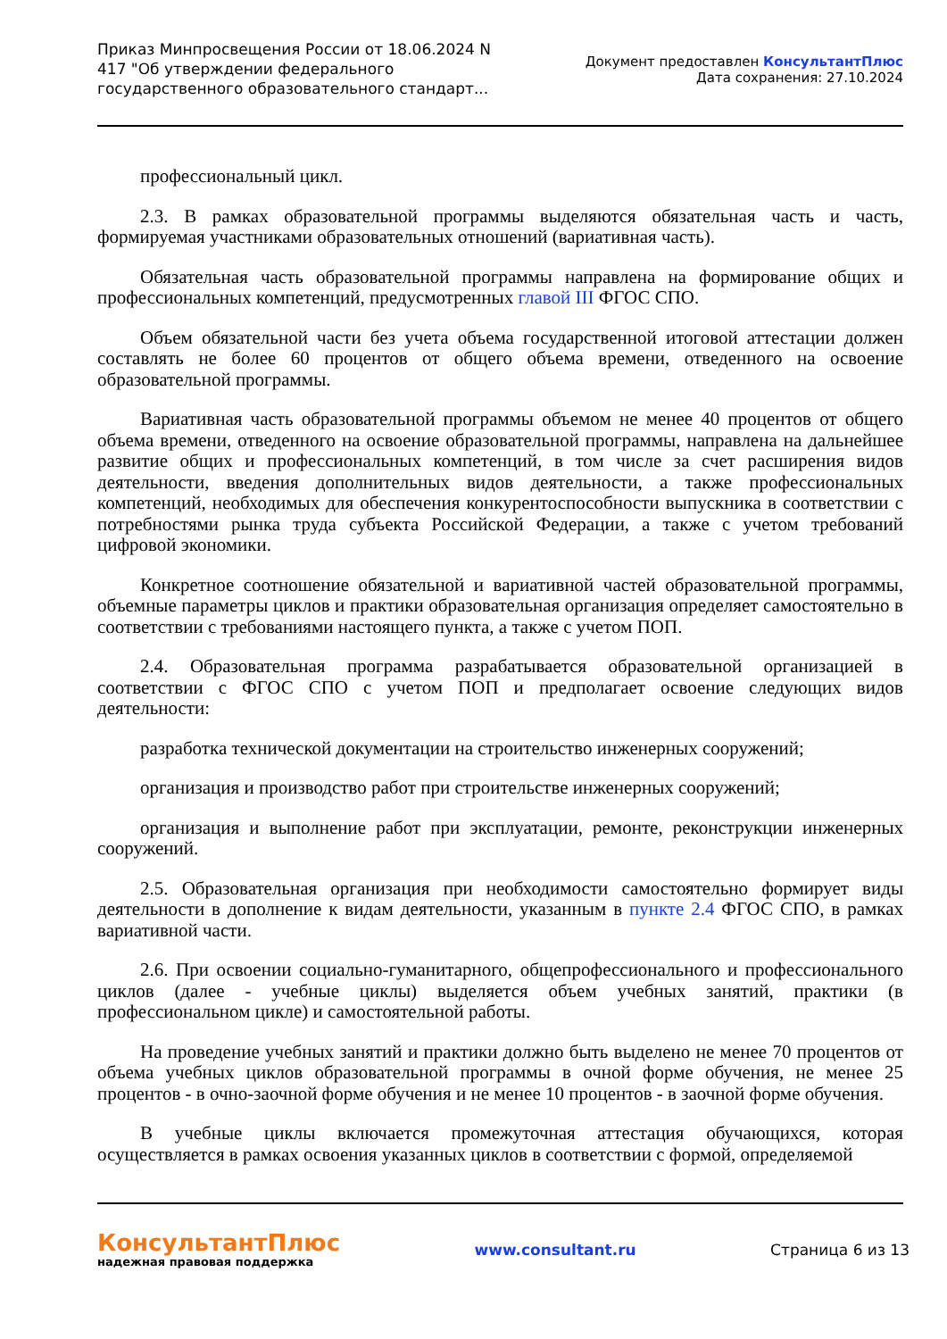Приказ Минпросвещения России от 18.06.2024 N 417 "Об утверждении федерального государственного образовательного стандарт...
Документ предоставлен КонсультантПлюс
Дата сохранения: 27.10.2024
профессиональный цикл.
2.3. В рамках образовательной программы выделяются обязательная часть и часть, формируемая участниками образовательных отношений (вариативная часть).
Обязательная часть образовательной программы направлена на формирование общих и профессиональных компетенций, предусмотренных главой III ФГОС СПО.
Объем обязательной части без учета объема государственной итоговой аттестации должен составлять не более 60 процентов от общего объема времени, отведенного на освоение образовательной программы.
Вариативная часть образовательной программы объемом не менее 40 процентов от общего объема времени, отведенного на освоение образовательной программы, направлена на дальнейшее развитие общих и профессиональных компетенций, в том числе за счет расширения видов деятельности, введения дополнительных видов деятельности, а также профессиональных компетенций, необходимых для обеспечения конкурентоспособности выпускника в соответствии с потребностями рынка труда субъекта Российской Федерации, а также с учетом требований цифровой экономики.
Конкретное соотношение обязательной и вариативной частей образовательной программы, объемные параметры циклов и практики образовательная организация определяет самостоятельно в соответствии с требованиями настоящего пункта, а также с учетом ПОП.
2.4. Образовательная программа разрабатывается образовательной организацией в соответствии с ФГОС СПО с учетом ПОП и предполагает освоение следующих видов деятельности:
разработка технической документации на строительство инженерных сооружений;
организация и производство работ при строительстве инженерных сооружений;
организация и выполнение работ при эксплуатации, ремонте, реконструкции инженерных сооружений.
2.5. Образовательная организация при необходимости самостоятельно формирует виды деятельности в дополнение к видам деятельности, указанным в пункте 2.4 ФГОС СПО, в рамках вариативной части.
2.6. При освоении социально-гуманитарного, общепрофессионального и профессионального циклов (далее - учебные циклы) выделяется объем учебных занятий, практики (в профессиональном цикле) и самостоятельной работы.
На проведение учебных занятий и практики должно быть выделено не менее 70 процентов от объема учебных циклов образовательной программы в очной форме обучения, не менее 25 процентов - в очно-заочной форме обучения и не менее 10 процентов - в заочной форме обучения.
В учебные циклы включается промежуточная аттестация обучающихся, которая осуществляется в рамках освоения указанных циклов в соответствии с формой, определяемой
КонсультантПлюс
надежная правовая поддержка
www.consultant.ru Страница 6 из 13